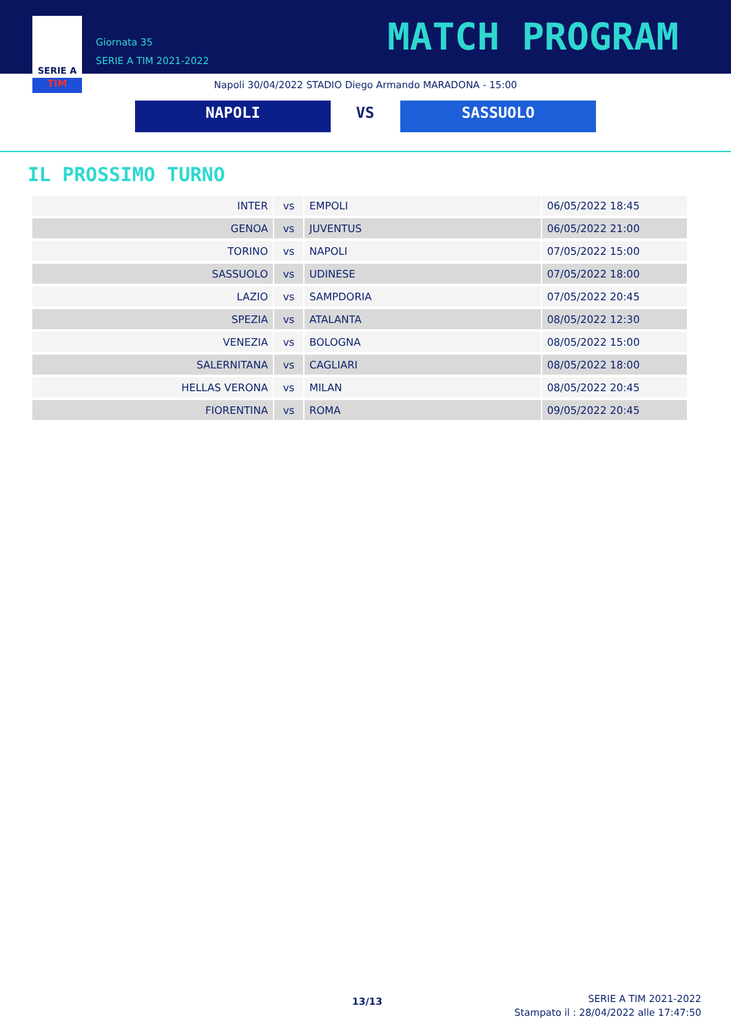SERIE A
TIM
Giornata 35
SERIE A TIM 2021-2022
MATCH PROGRAM
Napoli 30/04/2022 STADIO Diego Armando MARADONA - 15:00
NAPOLI VS SASSUOLO
IL PROSSIMO TURNO
| INTER | vs | EMPOLI | 06/05/2022 18:45 |
| GENOA | vs | JUVENTUS | 06/05/2022 21:00 |
| TORINO | vs | NAPOLI | 07/05/2022 15:00 |
| SASSUOLO | vs | UDINESE | 07/05/2022 18:00 |
| LAZIO | vs | SAMPDORIA | 07/05/2022 20:45 |
| SPEZIA | vs | ATALANTA | 08/05/2022 12:30 |
| VENEZIA | vs | BOLOGNA | 08/05/2022 15:00 |
| SALERNITANA | vs | CAGLIARI | 08/05/2022 18:00 |
| HELLAS VERONA | vs | MILAN | 08/05/2022 20:45 |
| FIORENTINA | vs | ROMA | 09/05/2022 20:45 |
13/13
SERIE A TIM 2021-2022
Stampato il : 28/04/2022 alle 17:47:50